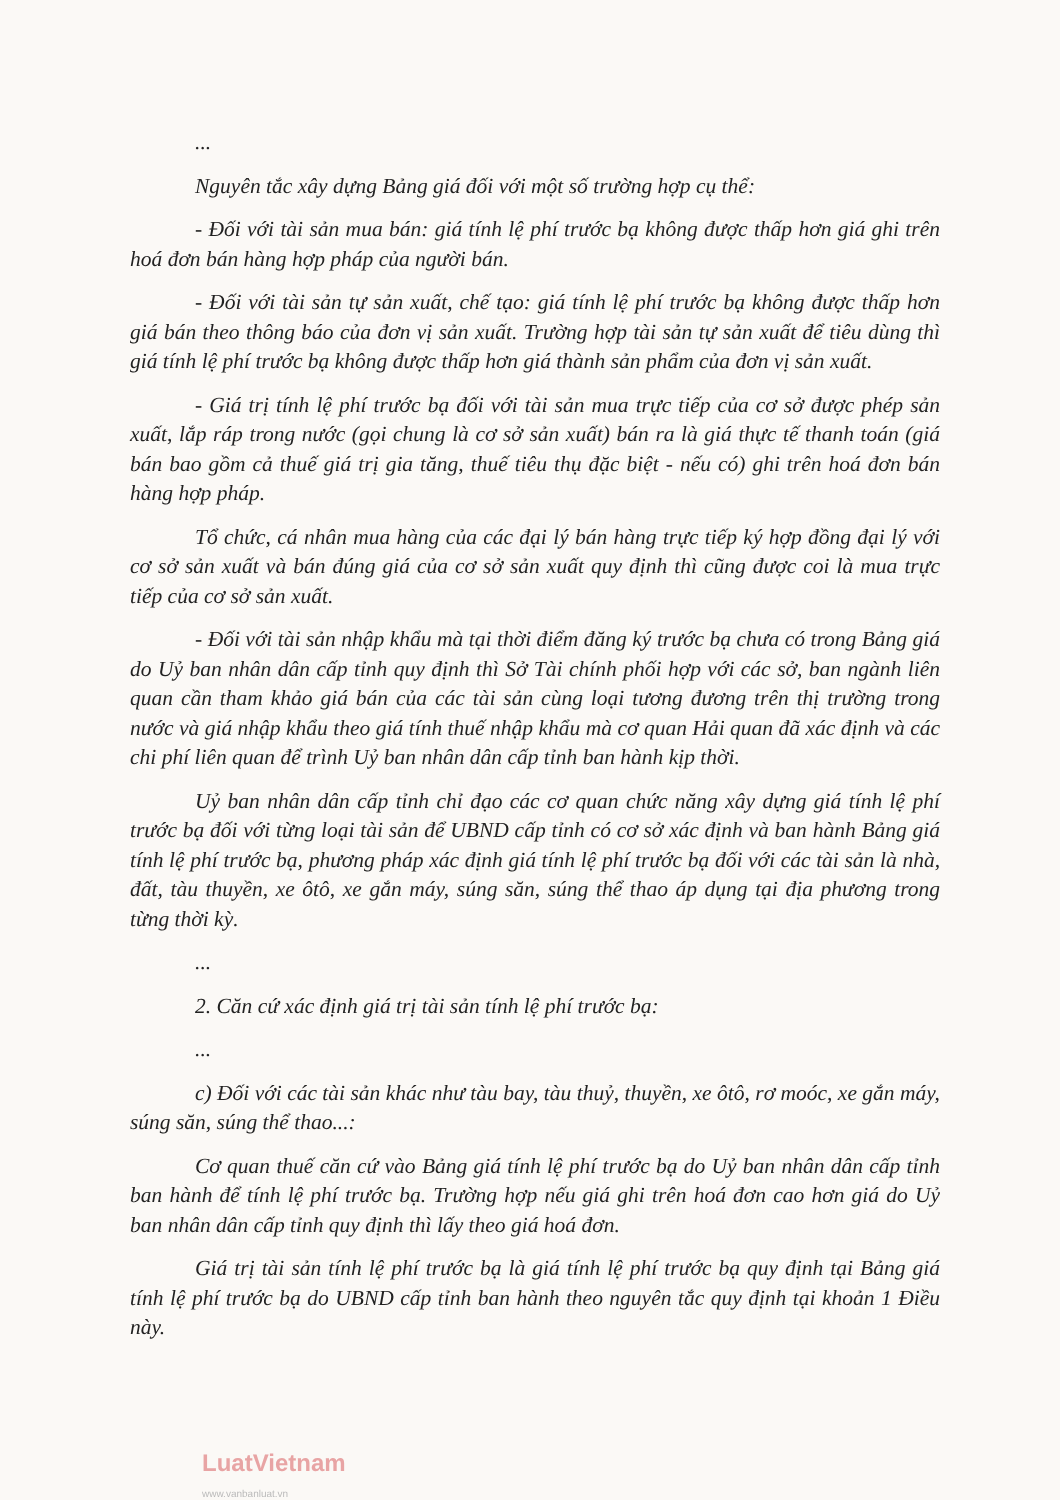...
Nguyên tắc xây dựng Bảng giá đối với một số trường hợp cụ thể:
- Đối với tài sản mua bán: giá tính lệ phí trước bạ không được thấp hơn giá ghi trên hoá đơn bán hàng hợp pháp của người bán.
- Đối với tài sản tự sản xuất, chế tạo: giá tính lệ phí trước bạ không được thấp hơn giá bán theo thông báo của đơn vị sản xuất. Trường hợp tài sản tự sản xuất để tiêu dùng thì giá tính lệ phí trước bạ không được thấp hơn giá thành sản phẩm của đơn vị sản xuất.
- Giá trị tính lệ phí trước bạ đối với tài sản mua trực tiếp của cơ sở được phép sản xuất, lắp ráp trong nước (gọi chung là cơ sở sản xuất) bán ra là giá thực tế thanh toán (giá bán bao gồm cả thuế giá trị gia tăng, thuế tiêu thụ đặc biệt - nếu có) ghi trên hoá đơn bán hàng hợp pháp.
Tổ chức, cá nhân mua hàng của các đại lý bán hàng trực tiếp ký hợp đồng đại lý với cơ sở sản xuất và bán đúng giá của cơ sở sản xuất quy định thì cũng được coi là mua trực tiếp của cơ sở sản xuất.
- Đối với tài sản nhập khẩu mà tại thời điểm đăng ký trước bạ chưa có trong Bảng giá do Uỷ ban nhân dân cấp tỉnh quy định thì Sở Tài chính phối hợp với các sở, ban ngành liên quan cần tham khảo giá bán của các tài sản cùng loại tương đương trên thị trường trong nước và giá nhập khẩu theo giá tính thuế nhập khẩu mà cơ quan Hải quan đã xác định và các chi phí liên quan để trình Uỷ ban nhân dân cấp tỉnh ban hành kịp thời.
Uỷ ban nhân dân cấp tỉnh chỉ đạo các cơ quan chức năng xây dựng giá tính lệ phí trước bạ đối với từng loại tài sản để UBND cấp tỉnh có cơ sở xác định và ban hành Bảng giá tính lệ phí trước bạ, phương pháp xác định giá tính lệ phí trước bạ đối với các tài sản là nhà, đất, tàu thuyền, xe ôtô, xe gắn máy, súng săn, súng thể thao áp dụng tại địa phương trong từng thời kỳ.
...
2. Căn cứ xác định giá trị tài sản tính lệ phí trước bạ:
...
c) Đối với các tài sản khác như tàu bay, tàu thuỷ, thuyền, xe ôtô, rơ moóc, xe gắn máy, súng săn, súng thể thao...:
Cơ quan thuế căn cứ vào Bảng giá tính lệ phí trước bạ do Uỷ ban nhân dân cấp tỉnh ban hành để tính lệ phí trước bạ. Trường hợp nếu giá ghi trên hoá đơn cao hơn giá do Uỷ ban nhân dân cấp tỉnh quy định thì lấy theo giá hoá đơn.
Giá trị tài sản tính lệ phí trước bạ là giá tính lệ phí trước bạ quy định tại Bảng giá tính lệ phí trước bạ do UBND cấp tỉnh ban hành theo nguyên tắc quy định tại khoản 1 Điều này.
LuatVietnam
www.vanbanluat.vn